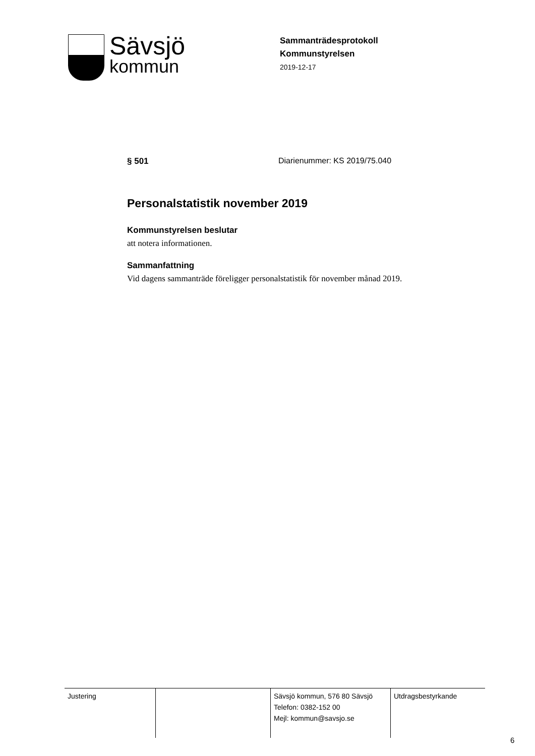Sävsjö
kommun
Sammanträdesprotokoll
Kommunstyrelsen
2019-12-17
§ 501 Diarienummer: KS 2019/75.040
Personalstatistik november 2019
Kommunstyrelsen beslutar
att notera informationen.
Sammanfattning
Vid dagens sammanträde föreligger personalstatistik för november månad 2019.
| Justering | | Sävsjö kommun, 576 80 Sävsjö Telefon: 0382-152 00 Mejl: kommun@savsjo.se | Utdragsbestyrkande |
6